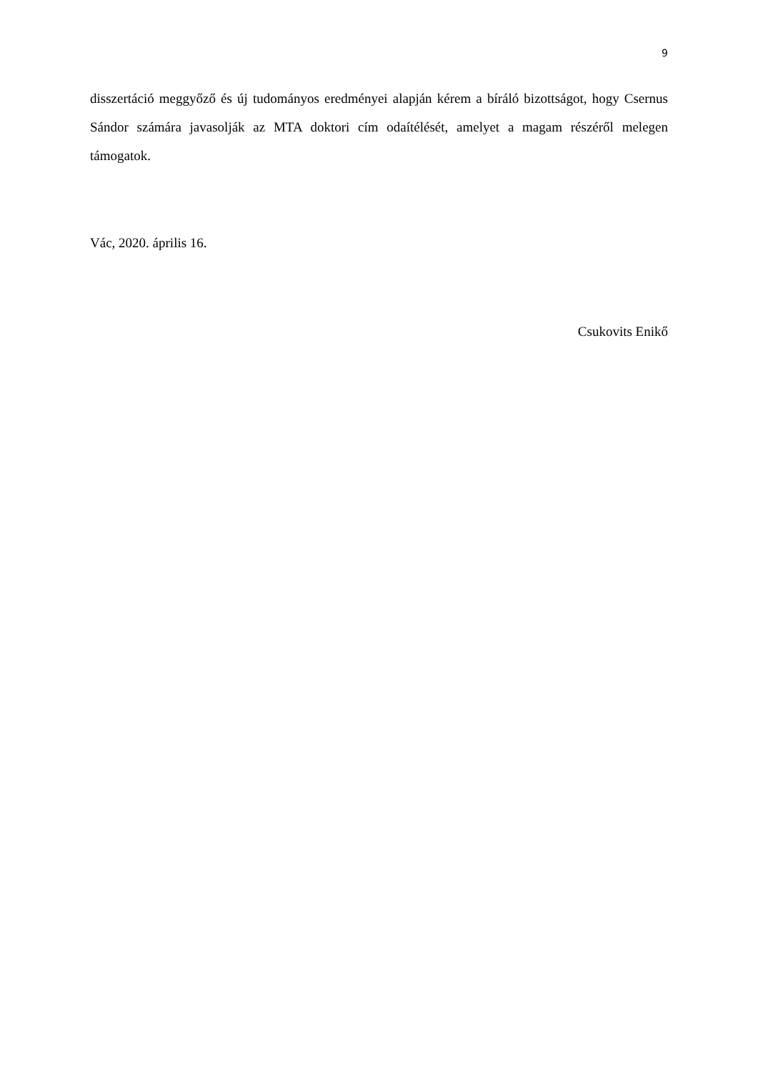9
disszertáció meggyőző és új tudományos eredményei alapján kérem a bíráló bizottságot, hogy Csernus Sándor számára javasolják az MTA doktori cím odaítélését, amelyet a magam részéről melegen támogatok.
Vác, 2020. április 16.
Csukovits Enikő